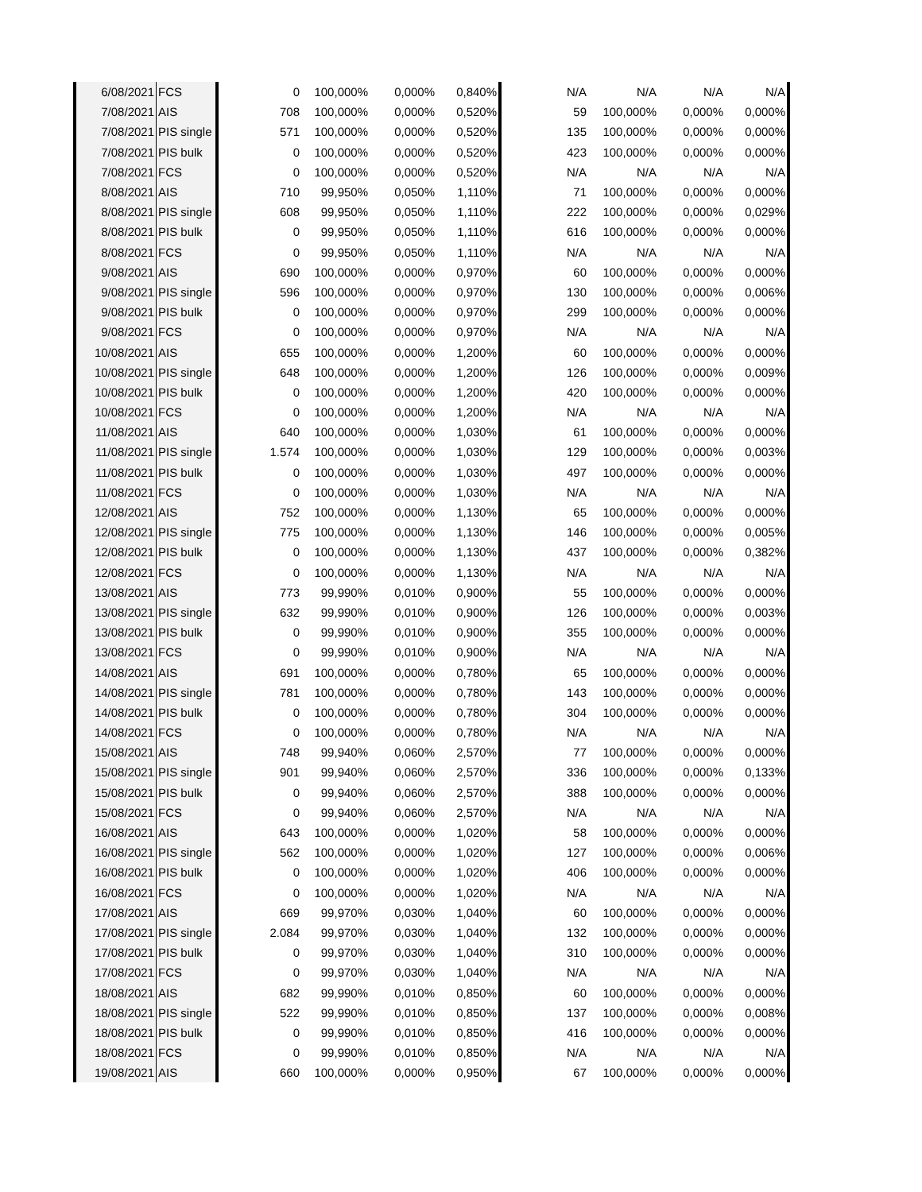| 6/08/2021 | FCS | 0 | 100,000% | 0,000% | 0,840% | N/A | N/A | N/A | N/A |
| 7/08/2021 | AIS | 708 | 100,000% | 0,000% | 0,520% | 59 | 100,000% | 0,000% | 0,000% |
| 7/08/2021 | PIS single | 571 | 100,000% | 0,000% | 0,520% | 135 | 100,000% | 0,000% | 0,000% |
| 7/08/2021 | PIS bulk | 0 | 100,000% | 0,000% | 0,520% | 423 | 100,000% | 0,000% | 0,000% |
| 7/08/2021 | FCS | 0 | 100,000% | 0,000% | 0,520% | N/A | N/A | N/A | N/A |
| 8/08/2021 | AIS | 710 | 99,950% | 0,050% | 1,110% | 71 | 100,000% | 0,000% | 0,000% |
| 8/08/2021 | PIS single | 608 | 99,950% | 0,050% | 1,110% | 222 | 100,000% | 0,000% | 0,029% |
| 8/08/2021 | PIS bulk | 0 | 99,950% | 0,050% | 1,110% | 616 | 100,000% | 0,000% | 0,000% |
| 8/08/2021 | FCS | 0 | 99,950% | 0,050% | 1,110% | N/A | N/A | N/A | N/A |
| 9/08/2021 | AIS | 690 | 100,000% | 0,000% | 0,970% | 60 | 100,000% | 0,000% | 0,000% |
| 9/08/2021 | PIS single | 596 | 100,000% | 0,000% | 0,970% | 130 | 100,000% | 0,000% | 0,006% |
| 9/08/2021 | PIS bulk | 0 | 100,000% | 0,000% | 0,970% | 299 | 100,000% | 0,000% | 0,000% |
| 9/08/2021 | FCS | 0 | 100,000% | 0,000% | 0,970% | N/A | N/A | N/A | N/A |
| 10/08/2021 | AIS | 655 | 100,000% | 0,000% | 1,200% | 60 | 100,000% | 0,000% | 0,000% |
| 10/08/2021 | PIS single | 648 | 100,000% | 0,000% | 1,200% | 126 | 100,000% | 0,000% | 0,009% |
| 10/08/2021 | PIS bulk | 0 | 100,000% | 0,000% | 1,200% | 420 | 100,000% | 0,000% | 0,000% |
| 10/08/2021 | FCS | 0 | 100,000% | 0,000% | 1,200% | N/A | N/A | N/A | N/A |
| 11/08/2021 | AIS | 640 | 100,000% | 0,000% | 1,030% | 61 | 100,000% | 0,000% | 0,000% |
| 11/08/2021 | PIS single | 1.574 | 100,000% | 0,000% | 1,030% | 129 | 100,000% | 0,000% | 0,003% |
| 11/08/2021 | PIS bulk | 0 | 100,000% | 0,000% | 1,030% | 497 | 100,000% | 0,000% | 0,000% |
| 11/08/2021 | FCS | 0 | 100,000% | 0,000% | 1,030% | N/A | N/A | N/A | N/A |
| 12/08/2021 | AIS | 752 | 100,000% | 0,000% | 1,130% | 65 | 100,000% | 0,000% | 0,000% |
| 12/08/2021 | PIS single | 775 | 100,000% | 0,000% | 1,130% | 146 | 100,000% | 0,000% | 0,005% |
| 12/08/2021 | PIS bulk | 0 | 100,000% | 0,000% | 1,130% | 437 | 100,000% | 0,000% | 0,382% |
| 12/08/2021 | FCS | 0 | 100,000% | 0,000% | 1,130% | N/A | N/A | N/A | N/A |
| 13/08/2021 | AIS | 773 | 99,990% | 0,010% | 0,900% | 55 | 100,000% | 0,000% | 0,000% |
| 13/08/2021 | PIS single | 632 | 99,990% | 0,010% | 0,900% | 126 | 100,000% | 0,000% | 0,003% |
| 13/08/2021 | PIS bulk | 0 | 99,990% | 0,010% | 0,900% | 355 | 100,000% | 0,000% | 0,000% |
| 13/08/2021 | FCS | 0 | 99,990% | 0,010% | 0,900% | N/A | N/A | N/A | N/A |
| 14/08/2021 | AIS | 691 | 100,000% | 0,000% | 0,780% | 65 | 100,000% | 0,000% | 0,000% |
| 14/08/2021 | PIS single | 781 | 100,000% | 0,000% | 0,780% | 143 | 100,000% | 0,000% | 0,000% |
| 14/08/2021 | PIS bulk | 0 | 100,000% | 0,000% | 0,780% | 304 | 100,000% | 0,000% | 0,000% |
| 14/08/2021 | FCS | 0 | 100,000% | 0,000% | 0,780% | N/A | N/A | N/A | N/A |
| 15/08/2021 | AIS | 748 | 99,940% | 0,060% | 2,570% | 77 | 100,000% | 0,000% | 0,000% |
| 15/08/2021 | PIS single | 901 | 99,940% | 0,060% | 2,570% | 336 | 100,000% | 0,000% | 0,133% |
| 15/08/2021 | PIS bulk | 0 | 99,940% | 0,060% | 2,570% | 388 | 100,000% | 0,000% | 0,000% |
| 15/08/2021 | FCS | 0 | 99,940% | 0,060% | 2,570% | N/A | N/A | N/A | N/A |
| 16/08/2021 | AIS | 643 | 100,000% | 0,000% | 1,020% | 58 | 100,000% | 0,000% | 0,000% |
| 16/08/2021 | PIS single | 562 | 100,000% | 0,000% | 1,020% | 127 | 100,000% | 0,000% | 0,006% |
| 16/08/2021 | PIS bulk | 0 | 100,000% | 0,000% | 1,020% | 406 | 100,000% | 0,000% | 0,000% |
| 16/08/2021 | FCS | 0 | 100,000% | 0,000% | 1,020% | N/A | N/A | N/A | N/A |
| 17/08/2021 | AIS | 669 | 99,970% | 0,030% | 1,040% | 60 | 100,000% | 0,000% | 0,000% |
| 17/08/2021 | PIS single | 2.084 | 99,970% | 0,030% | 1,040% | 132 | 100,000% | 0,000% | 0,000% |
| 17/08/2021 | PIS bulk | 0 | 99,970% | 0,030% | 1,040% | 310 | 100,000% | 0,000% | 0,000% |
| 17/08/2021 | FCS | 0 | 99,970% | 0,030% | 1,040% | N/A | N/A | N/A | N/A |
| 18/08/2021 | AIS | 682 | 99,990% | 0,010% | 0,850% | 60 | 100,000% | 0,000% | 0,000% |
| 18/08/2021 | PIS single | 522 | 99,990% | 0,010% | 0,850% | 137 | 100,000% | 0,000% | 0,008% |
| 18/08/2021 | PIS bulk | 0 | 99,990% | 0,010% | 0,850% | 416 | 100,000% | 0,000% | 0,000% |
| 18/08/2021 | FCS | 0 | 99,990% | 0,010% | 0,850% | N/A | N/A | N/A | N/A |
| 19/08/2021 | AIS | 660 | 100,000% | 0,000% | 0,950% | 67 | 100,000% | 0,000% | 0,000% |